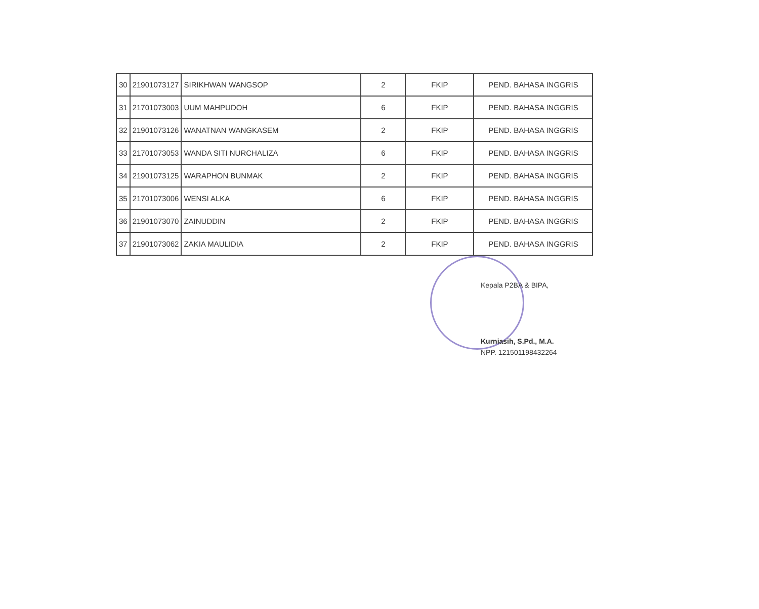| 30 | 21901073127 | SIRIKHWAN WANGSOP | 2 | FKIP | PEND. BAHASA INGGRIS |
| 31 | 21701073003 | UUM MAHPUDOH | 6 | FKIP | PEND. BAHASA INGGRIS |
| 32 | 21901073126 | WANATNAN WANGKASEM | 2 | FKIP | PEND. BAHASA INGGRIS |
| 33 | 21701073053 | WANDA SITI NURCHALIZA | 6 | FKIP | PEND. BAHASA INGGRIS |
| 34 | 21901073125 | WARAPHON BUNMAK | 2 | FKIP | PEND. BAHASA INGGRIS |
| 35 | 21701073006 | WENSI ALKA | 6 | FKIP | PEND. BAHASA INGGRIS |
| 36 | 21901073070 | ZAINUDDIN | 2 | FKIP | PEND. BAHASA INGGRIS |
| 37 | 21901073062 | ZAKIA MAULIDIA | 2 | FKIP | PEND. BAHASA INGGRIS |
Kepala P2BA & BIPA,
Kurniasih, S.Pd., M.A.
NPP. 121501198432264